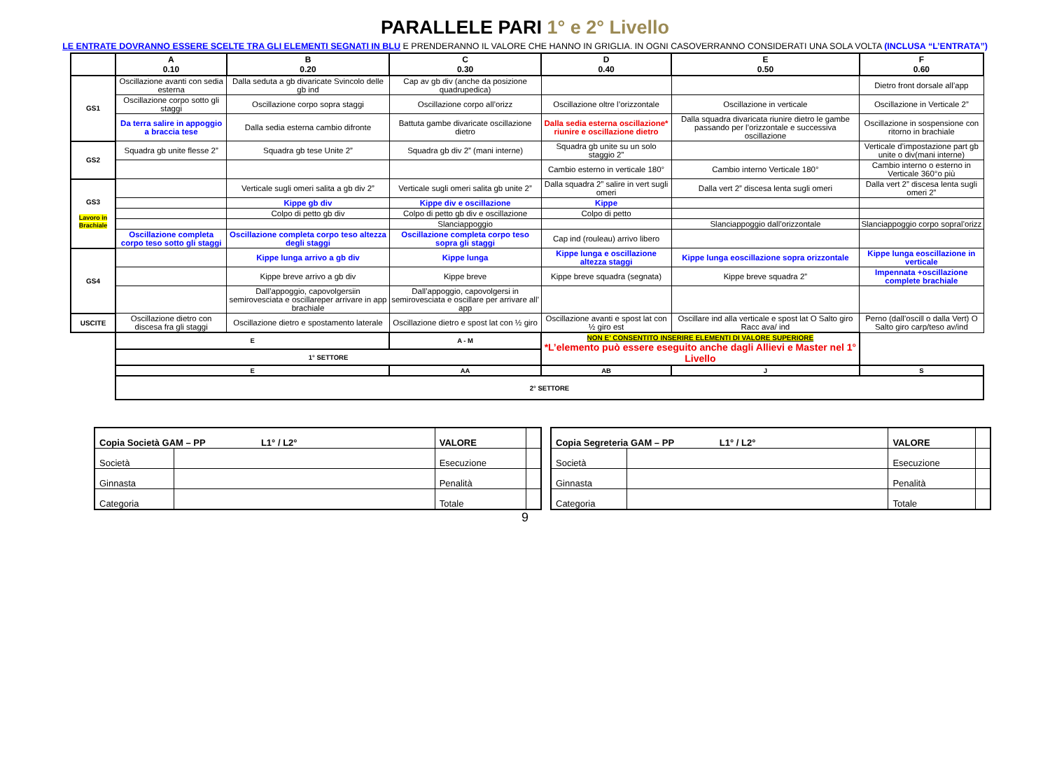PARALLELE PARI 1° e 2° Livello
LE ENTRATE DOVRANNO ESSERE SCELTE TRA GLI ELEMENTI SEGNATI IN BLU E PRENDERANNO IL VALORE CHE HANNO IN GRIGLIA. IN OGNI CASOVERRANNO CONSIDERATI UNA SOLA VOLTA (INCLUSA “L’ENTRATA”)
| | A 0.10 | B 0.20 | C 0.30 | D 0.40 | E 0.50 | F 0.60 |
| --- | --- | --- | --- | --- | --- | --- |
| GS1 | Oscillazione avanti con sedia esterna | Dalla seduta a gb divaricate Svincolo delle gb ind | Cap av gb div (anche da posizione quadrupedica) | | | Dietro front dorsale all’app |
| | Oscillazione corpo sotto gli staggi | Oscillazione corpo sopra staggi | Oscillazione corpo all’orizz | Oscillazione oltre l’orizzontale | Oscillazione in verticale | Oscillazione in Verticale 2” |
| | Da terra salire in appoggio a braccia tese | Dalla sedia esterna cambio difronte | Battuta gambe divaricate oscillazione dietro | Dalla sedia esterna oscillazione* riunire e oscillazione dietro | Dalla squadra divaricata riunire dietro le gambe passando per l’orizzontale e successiva oscillazione | Oscillazione in sospensione con ritorno in brachiale |
| GS2 | Squadra gb unite flesse 2” | Squadra gb tese Unite 2” | Squadra gb div 2” (mani interne) | Squadra gb unite su un solo staggio 2” | | Verticale d’impostazione part gb unite o div(mani interne) |
| | | | | Cambio esterno in verticale 180° | Cambio interno Verticale 180° | Cambio interno o esterno in Verticale 360°o più |
| GS3 Lavoro in Brachiale | | Verticale sugli omeri salita a gb div 2” | Verticale sugli omeri salita gb unite 2” | Dalla squadra 2” salire in vert sugli omeri | Dalla vert 2” discesa lenta sugli omeri | Dalla vert 2” discesa lenta sugli omeri 2” |
| | | Kippe gb div | Kippe div e oscillazione | Kippe | | |
| | | Colpo di petto gb div | Colpo di petto gb div e oscillazione | Colpo di petto | | |
| | | | Slanciappoggio | | Slanciappoggio dall’orizzontale | Slanciappoggio corpo sopral’orizz |
| | Oscillazione completa corpo teso sotto gli staggi | Oscillazione completa corpo teso altezza degli staggi | Oscillazione completa corpo teso sopra gli staggi | Cap ind (rouleau) arrivo libero | | |
| GS4 | | Kippe lunga arrivo a gb div | Kippe lunga | Kippe lunga e oscillazione altezza staggi | Kippe lunga eoscillazione sopra orizzontale | Kippe lunga eoscillazione in verticale |
| | | Kippe breve arrivo a gb div | Kippe breve | Kippe breve squadra (segnata) | Kippe breve squadra 2” | Impennata +oscillazione complete brachiale |
| | | Dall’appoggio, capovolgersiin semirovesciata e oscillareper arrivare in app brachiale | Dall’appoggio, capovolgersi in semirovesciata e oscillare per arrivare all’ app | | | |
| USCITE | Oscillazione dietro con discesa fra gli staggi | Oscillazione dietro e spostamento laterale | Oscillazione dietro e spost lat con ½ giro | Oscillazione avanti e spost lat con ½ giro est | Oscillare ind alla verticale e spost lat O Salto giro Racc ava/ ind | Perno (dall’oscill o dalla Vert) O Salto giro carp/teso av/ind |
| | E | | A - M | NON E’ CONSENTITO INSERIRE ELEMENTI DI VALORE SUPERIORE *L’elemento può essere eseguito anche dagli Allievi e Master nel 1° Livello | | |
| | 1° SETTORE | | | | | |
| | E | | AA | AB | J | S |
| | 2° SETTORE | | | | | |
| Copia Società GAM – PP L1° / L2° | | VALORE | |
| Società | | Esecuzione | |
| Ginnasta | | Penalità | |
| Categoria | | Totale | |
| Copia Segreteria GAM – PP L1° / L2° | | VALORE | |
| Società | | Esecuzione | |
| Ginnasta | | Penalità | |
| Categoria | | Totale | |
9